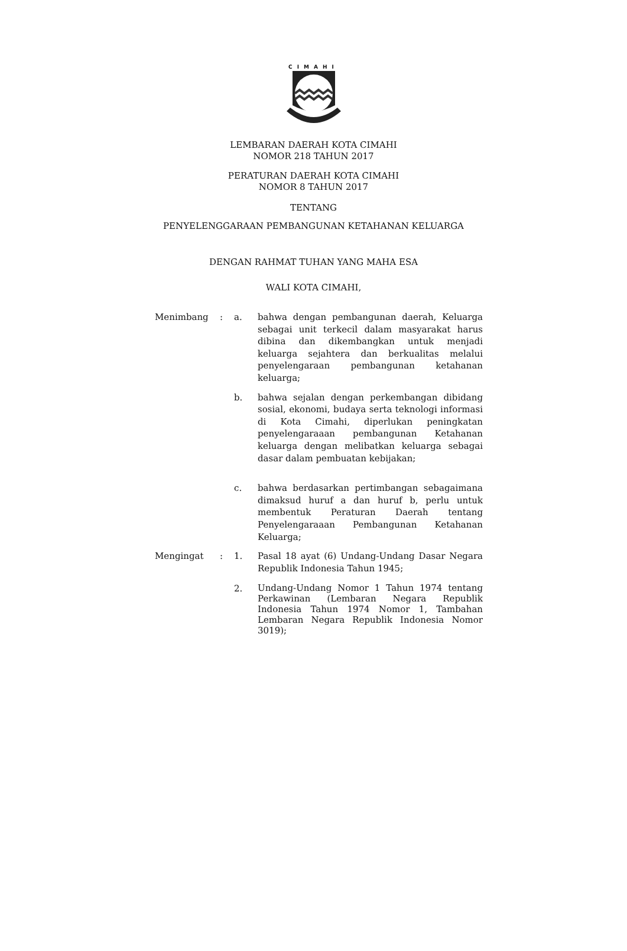CIMAHI
LEMBARAN DAERAH KOTA CIMAHI
NOMOR 218 TAHUN 2017
PERATURAN DAERAH KOTA CIMAHI
NOMOR 8 TAHUN 2017
TENTANG
PENYELENGGARAAN PEMBANGUNAN KETAHANAN KELUARGA
DENGAN RAHMAT TUHAN YANG MAHA ESA
WALI KOTA CIMAHI,
| Menimbang | : | a. | bahwa dengan pembangunan daerah, Keluarga sebagai unit terkecil dalam masyarakat harus dibina dan dikembangkan untuk menjadi keluarga sejahtera dan berkualitas melalui penyelengaraan pembangunan ketahanan keluarga; |
| | | b. | bahwa sejalan dengan perkembangan dibidang sosial, ekonomi, budaya serta teknologi informasi di Kota Cimahi, diperlukan peningkatan penyelengaraaan pembangunan Ketahanan keluarga dengan melibatkan keluarga sebagai dasar dalam pembuatan kebijakan; |
| | | c. | bahwa berdasarkan pertimbangan sebagaimana dimaksud huruf a dan huruf b, perlu untuk membentuk Peraturan Daerah tentang Penyelengaraaan Pembangunan Ketahanan Keluarga; |
| Mengingat | : | 1. | Pasal 18 ayat (6) Undang-Undang Dasar Negara Republik Indonesia Tahun 1945; |
| | | 2. | Undang-Undang Nomor 1 Tahun 1974 tentang Perkawinan (Lembaran Negara Republik Indonesia Tahun 1974 Nomor 1, Tambahan Lembaran Negara Republik Indonesia Nomor 3019); |